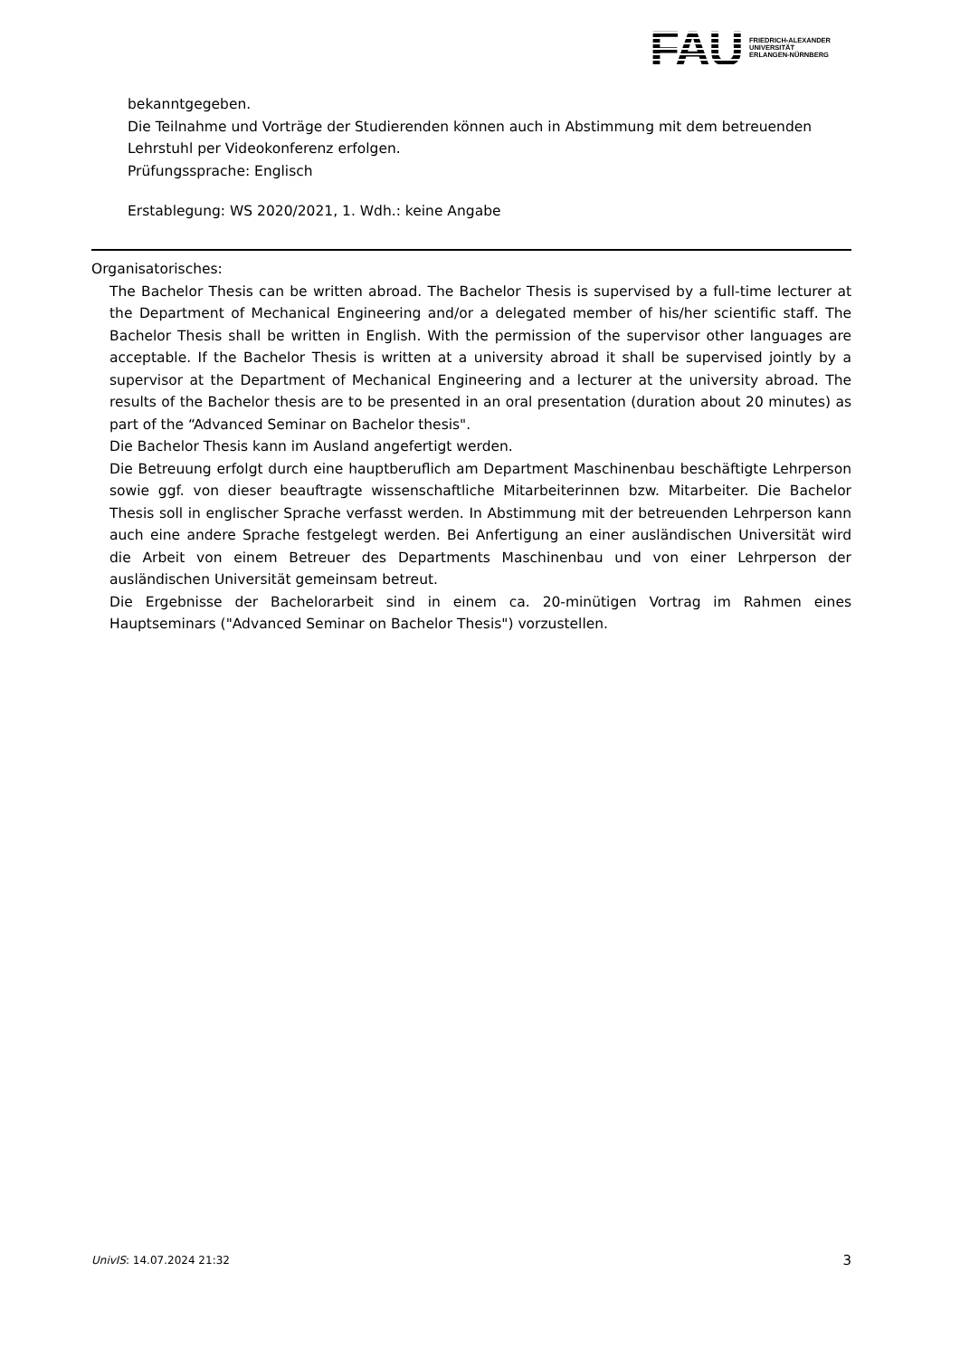FAU
FRIEDRICH-ALEXANDER
UNIVERSITÄT
ERLANGEN-NÜRNBERG
bekanntgegeben.
Die Teilnahme und Vorträge der Studierenden können auch in Abstimmung mit dem betreuenden Lehrstuhl per Videokonferenz erfolgen.
Prüfungssprache: Englisch
Erstablegung: WS 2020/2021, 1. Wdh.: keine Angabe
Organisatorisches:
The Bachelor Thesis can be written abroad. The Bachelor Thesis is supervised by a full-time lecturer at the Department of Mechanical Engineering and/or a delegated member of his/her scientific staff. The Bachelor Thesis shall be written in English. With the permission of the supervisor other languages are acceptable. If the Bachelor Thesis is written at a university abroad it shall be supervised jointly by a supervisor at the Department of Mechanical Engineering and a lecturer at the university abroad. The results of the Bachelor thesis are to be presented in an oral presentation (duration about 20 minutes) as part of the “Advanced Seminar on Bachelor thesis".
Die Bachelor Thesis kann im Ausland angefertigt werden.
Die Betreuung erfolgt durch eine hauptberuflich am Department Maschinenbau beschäftigte Lehrperson sowie ggf. von dieser beauftragte wissenschaftliche Mitarbeiterinnen bzw. Mitarbeiter. Die Bachelor Thesis soll in englischer Sprache verfasst werden. In Abstimmung mit der betreuenden Lehrperson kann auch eine andere Sprache festgelegt werden. Bei Anfertigung an einer ausländischen Universität wird die Arbeit von einem Betreuer des Departments Maschinenbau und von einer Lehrperson der ausländischen Universität gemeinsam betreut.
Die Ergebnisse der Bachelorarbeit sind in einem ca. 20-minütigen Vortrag im Rahmen eines Hauptseminars ("Advanced Seminar on Bachelor Thesis") vorzustellen.
UnivIS: 14.07.2024 21:32 3